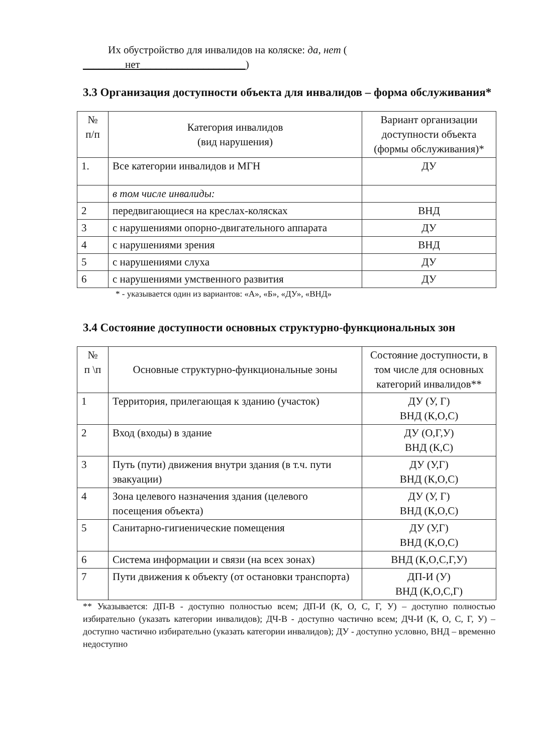Их обустройство для инвалидов на коляске: да, нет (
________нет____________________)
3.3 Организация доступности объекта для инвалидов – форма обслуживания*
| № п/п | Категория инвалидов (вид нарушения) | Вариант организации доступности объекта (формы обслуживания)* |
| --- | --- | --- |
| 1. | Все категории инвалидов и МГН | ДУ |
| | в том числе инвалиды: | |
| 2 | передвигающиеся на креслах-колясках | ВНД |
| 3 | с нарушениями опорно-двигательного аппарата | ДУ |
| 4 | с нарушениями зрения | ВНД |
| 5 | с нарушениями слуха | ДУ |
| 6 | с нарушениями умственного развития | ДУ |
* - указывается один из вариантов: «А», «Б», «ДУ», «ВНД»
3.4 Состояние доступности основных структурно-функциональных зон
| № п \п | Основные структурно-функциональные зоны | Состояние доступности, в том числе для основных категорий инвалидов** |
| --- | --- | --- |
| 1 | Территория, прилегающая к зданию (участок) | ДУ (У, Г) ВНД (К,О,С) |
| 2 | Вход (входы) в здание | ДУ (О,Г,У) ВНД (К,С) |
| 3 | Путь (пути) движения внутри здания (в т.ч. пути эвакуации) | ДУ (У,Г) ВНД (К,О,С) |
| 4 | Зона целевого назначения здания (целевого посещения объекта) | ДУ (У, Г) ВНД (К,О,С) |
| 5 | Санитарно-гигиенические помещения | ДУ (У,Г) ВНД (К,О,С) |
| 6 | Система информации и связи (на всех зонах) | ВНД (К,О,С,Г,У) |
| 7 | Пути движения к объекту (от остановки транспорта) | ДП-И (У) ВНД (К,О,С,Г) |
** Указывается: ДП-В - доступно полностью всем; ДП-И (К, О, С, Г, У) – доступно полностью избирательно (указать категории инвалидов); ДЧ-В - доступно частично всем; ДЧ-И (К, О, С, Г, У) – доступно частично избирательно (указать категории инвалидов); ДУ - доступно условно, ВНД – временно недоступно